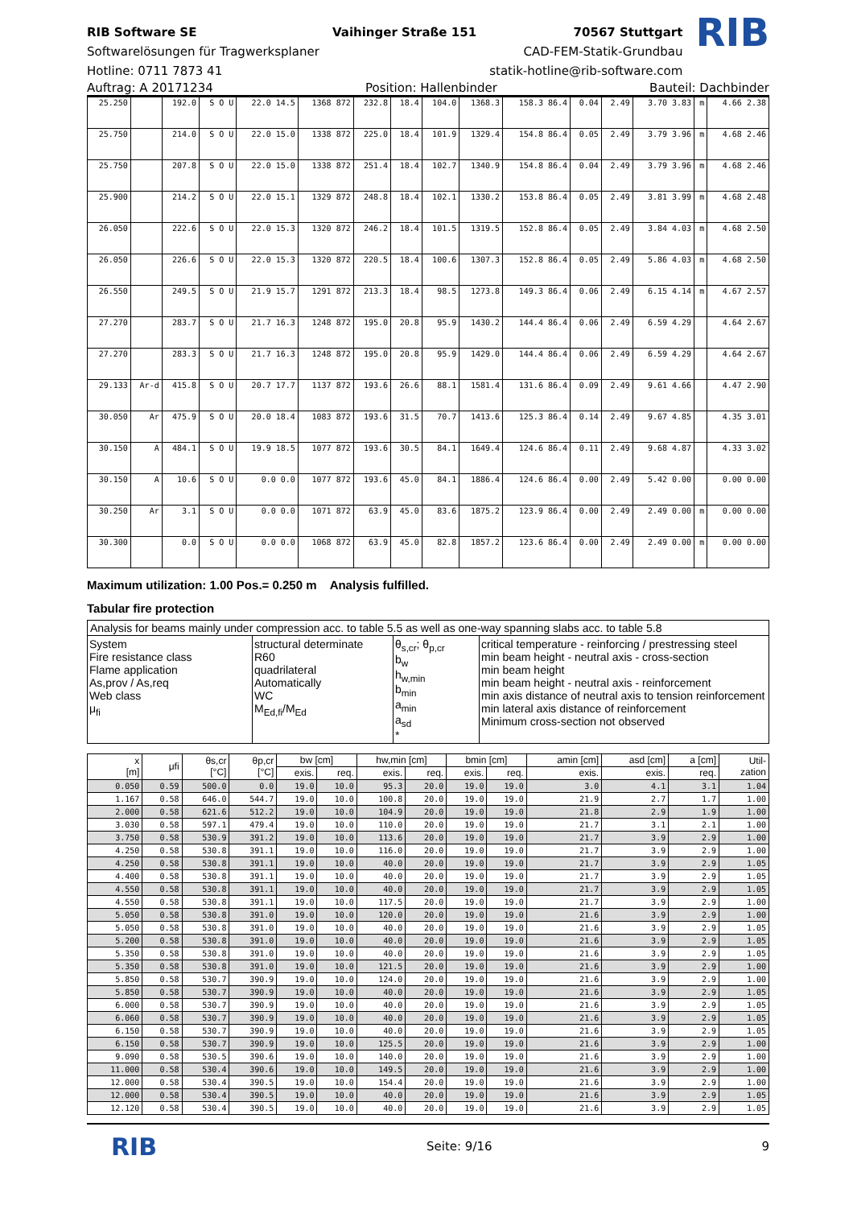RIB Software SE
Softwarelösungen für Tragwerksplaner
Hotline: 0711 7873 41
Vaihinger Straße 151 70567 Stuttgart
CAD-FEM-Statik-Grundbau
statik-hotline@rib-software.com
RIB
Auftrag: A 20171234 Position: Hallenbinder Bauteil: Dachbinder
| 25.250 | | 192.0 | S O U | 22.0 14.5 | 1368 872 | 232.8 | 18.4 | 104.0 | 1368.3 | 158.3 86.4 | 0.04 | 2.49 | 3.70 3.83 | m | 4.66 2.38 |
| 25.750 | | 214.0 | S O U | 22.0 15.0 | 1338 872 | 225.0 | 18.4 | 101.9 | 1329.4 | 154.8 86.4 | 0.05 | 2.49 | 3.79 3.96 | m | 4.68 2.46 |
| 25.750 | | 207.8 | S O U | 22.0 15.0 | 1338 872 | 251.4 | 18.4 | 102.7 | 1340.9 | 154.8 86.4 | 0.04 | 2.49 | 3.79 3.96 | m | 4.68 2.46 |
| 25.900 | | 214.2 | S O U | 22.0 15.1 | 1329 872 | 248.8 | 18.4 | 102.1 | 1330.2 | 153.8 86.4 | 0.05 | 2.49 | 3.81 3.99 | m | 4.68 2.48 |
| 26.050 | | 222.6 | S O U | 22.0 15.3 | 1320 872 | 246.2 | 18.4 | 101.5 | 1319.5 | 152.8 86.4 | 0.05 | 2.49 | 3.84 4.03 | m | 4.68 2.50 |
| 26.050 | | 226.6 | S O U | 22.0 15.3 | 1320 872 | 220.5 | 18.4 | 100.6 | 1307.3 | 152.8 86.4 | 0.05 | 2.49 | 5.86 4.03 | m | 4.68 2.50 |
| 26.550 | | 249.5 | S O U | 21.9 15.7 | 1291 872 | 213.3 | 18.4 | 98.5 | 1273.8 | 149.3 86.4 | 0.06 | 2.49 | 6.15 4.14 | m | 4.67 2.57 |
| 27.270 | | 283.7 | S O U | 21.7 16.3 | 1248 872 | 195.0 | 20.8 | 95.9 | 1430.2 | 144.4 86.4 | 0.06 | 2.49 | 6.59 4.29 | | 4.64 2.67 |
| 27.270 | | 283.3 | S O U | 21.7 16.3 | 1248 872 | 195.0 | 20.8 | 95.9 | 1429.0 | 144.4 86.4 | 0.06 | 2.49 | 6.59 4.29 | | 4.64 2.67 |
| 29.133 | Ar-d | 415.8 | S O U | 20.7 17.7 | 1137 872 | 193.6 | 26.6 | 88.1 | 1581.4 | 131.6 86.4 | 0.09 | 2.49 | 9.61 4.66 | | 4.47 2.90 |
| 30.050 | Ar | 475.9 | S O U | 20.0 18.4 | 1083 872 | 193.6 | 31.5 | 70.7 | 1413.6 | 125.3 86.4 | 0.14 | 2.49 | 9.67 4.85 | | 4.35 3.01 |
| 30.150 | A | 484.1 | S O U | 19.9 18.5 | 1077 872 | 193.6 | 30.5 | 84.1 | 1649.4 | 124.6 86.4 | 0.11 | 2.49 | 9.68 4.87 | | 4.33 3.02 |
| 30.150 | A | 10.6 | S O U | 0.0 0.0 | 1077 872 | 193.6 | 45.0 | 84.1 | 1886.4 | 124.6 86.4 | 0.00 | 2.49 | 5.42 0.00 | | 0.00 0.00 |
| 30.250 | Ar | 3.1 | S O U | 0.0 0.0 | 1071 872 | 63.9 | 45.0 | 83.6 | 1875.2 | 123.9 86.4 | 0.00 | 2.49 | 2.49 0.00 | m | 0.00 0.00 |
| 30.300 | | 0.0 | S O U | 0.0 0.0 | 1068 872 | 63.9 | 45.0 | 82.8 | 1857.2 | 123.6 86.4 | 0.00 | 2.49 | 2.49 0.00 | m | 0.00 0.00 |
Maximum utilization: 1.00 Pos.= 0.250 m Analysis fulfilled.
Tabular fire protection
Analysis for beams mainly under compression acc. to table 5.5 as well as one-way spanning slabs acc. to table 5.8
System
Fire resistance class
Flame application
As,prov / As,req
Web class
μ<sub>fi</sub>
structural determinate
R60
quadrilateral
Automatically
WC
M<sub>Ed,fi</sub>/M<sub>Ed</sub>
θ<sub>s,cr</sub>; θ<sub>p,cr</sub>
b<sub>w</sub>
h<sub>w,min</sub>
b<sub>min</sub>
a<sub>min</sub>
a<sub>sd</sub>
*
critical temperature - reinforcing / prestressing steel
min beam height - neutral axis - cross-section
min beam height
min beam height - neutral axis - reinforcement
min axis distance of neutral axis to tension reinforcement
min lateral axis distance of reinforcement
Minimum cross-section not observed
| x [m] | μfi | θs,cr [°C] | θp,cr [°C] | bw [cm] | | hw,min [cm] | | bmin [cm] | | amin [cm] | asd [cm] | a [cm] | Util- zation |
| --- | --- | --- | --- | --- | --- | --- | --- | --- | --- | --- | --- | --- | --- |
| | | | | exis. | req. | exis. | req. | exis. | req. | exis. | exis. | req. | |
| 0.050 | 0.59 | 500.0 | 0.0 | 19.0 | 10.0 | 95.3 | 20.0 | 19.0 | 19.0 | 3.0 | 4.1 | 3.1 | 1.04 |
| 1.167 | 0.58 | 646.0 | 544.7 | 19.0 | 10.0 | 100.8 | 20.0 | 19.0 | 19.0 | 21.9 | 2.7 | 1.7 | 1.00 |
| 2.000 | 0.58 | 621.6 | 512.2 | 19.0 | 10.0 | 104.9 | 20.0 | 19.0 | 19.0 | 21.8 | 2.9 | 1.9 | 1.00 |
| 3.030 | 0.58 | 597.1 | 479.4 | 19.0 | 10.0 | 110.0 | 20.0 | 19.0 | 19.0 | 21.7 | 3.1 | 2.1 | 1.00 |
| 3.750 | 0.58 | 530.9 | 391.2 | 19.0 | 10.0 | 113.6 | 20.0 | 19.0 | 19.0 | 21.7 | 3.9 | 2.9 | 1.00 |
| 4.250 | 0.58 | 530.8 | 391.1 | 19.0 | 10.0 | 116.0 | 20.0 | 19.0 | 19.0 | 21.7 | 3.9 | 2.9 | 1.00 |
| 4.250 | 0.58 | 530.8 | 391.1 | 19.0 | 10.0 | 40.0 | 20.0 | 19.0 | 19.0 | 21.7 | 3.9 | 2.9 | 1.05 |
| 4.400 | 0.58 | 530.8 | 391.1 | 19.0 | 10.0 | 40.0 | 20.0 | 19.0 | 19.0 | 21.7 | 3.9 | 2.9 | 1.05 |
| 4.550 | 0.58 | 530.8 | 391.1 | 19.0 | 10.0 | 40.0 | 20.0 | 19.0 | 19.0 | 21.7 | 3.9 | 2.9 | 1.05 |
| 4.550 | 0.58 | 530.8 | 391.1 | 19.0 | 10.0 | 117.5 | 20.0 | 19.0 | 19.0 | 21.7 | 3.9 | 2.9 | 1.00 |
| 5.050 | 0.58 | 530.8 | 391.0 | 19.0 | 10.0 | 120.0 | 20.0 | 19.0 | 19.0 | 21.6 | 3.9 | 2.9 | 1.00 |
| 5.050 | 0.58 | 530.8 | 391.0 | 19.0 | 10.0 | 40.0 | 20.0 | 19.0 | 19.0 | 21.6 | 3.9 | 2.9 | 1.05 |
| 5.200 | 0.58 | 530.8 | 391.0 | 19.0 | 10.0 | 40.0 | 20.0 | 19.0 | 19.0 | 21.6 | 3.9 | 2.9 | 1.05 |
| 5.350 | 0.58 | 530.8 | 391.0 | 19.0 | 10.0 | 40.0 | 20.0 | 19.0 | 19.0 | 21.6 | 3.9 | 2.9 | 1.05 |
| 5.350 | 0.58 | 530.8 | 391.0 | 19.0 | 10.0 | 121.5 | 20.0 | 19.0 | 19.0 | 21.6 | 3.9 | 2.9 | 1.00 |
| 5.850 | 0.58 | 530.7 | 390.9 | 19.0 | 10.0 | 124.0 | 20.0 | 19.0 | 19.0 | 21.6 | 3.9 | 2.9 | 1.00 |
| 5.850 | 0.58 | 530.7 | 390.9 | 19.0 | 10.0 | 40.0 | 20.0 | 19.0 | 19.0 | 21.6 | 3.9 | 2.9 | 1.05 |
| 6.000 | 0.58 | 530.7 | 390.9 | 19.0 | 10.0 | 40.0 | 20.0 | 19.0 | 19.0 | 21.6 | 3.9 | 2.9 | 1.05 |
| 6.060 | 0.58 | 530.7 | 390.9 | 19.0 | 10.0 | 40.0 | 20.0 | 19.0 | 19.0 | 21.6 | 3.9 | 2.9 | 1.05 |
| 6.150 | 0.58 | 530.7 | 390.9 | 19.0 | 10.0 | 40.0 | 20.0 | 19.0 | 19.0 | 21.6 | 3.9 | 2.9 | 1.05 |
| 6.150 | 0.58 | 530.7 | 390.9 | 19.0 | 10.0 | 125.5 | 20.0 | 19.0 | 19.0 | 21.6 | 3.9 | 2.9 | 1.00 |
| 9.090 | 0.58 | 530.5 | 390.6 | 19.0 | 10.0 | 140.0 | 20.0 | 19.0 | 19.0 | 21.6 | 3.9 | 2.9 | 1.00 |
| 11.000 | 0.58 | 530.4 | 390.6 | 19.0 | 10.0 | 149.5 | 20.0 | 19.0 | 19.0 | 21.6 | 3.9 | 2.9 | 1.00 |
| 12.000 | 0.58 | 530.4 | 390.5 | 19.0 | 10.0 | 154.4 | 20.0 | 19.0 | 19.0 | 21.6 | 3.9 | 2.9 | 1.00 |
| 12.000 | 0.58 | 530.4 | 390.5 | 19.0 | 10.0 | 40.0 | 20.0 | 19.0 | 19.0 | 21.6 | 3.9 | 2.9 | 1.05 |
| 12.120 | 0.58 | 530.4 | 390.5 | 19.0 | 10.0 | 40.0 | 20.0 | 19.0 | 19.0 | 21.6 | 3.9 | 2.9 | 1.05 |
RIB Seite: 9/16 9